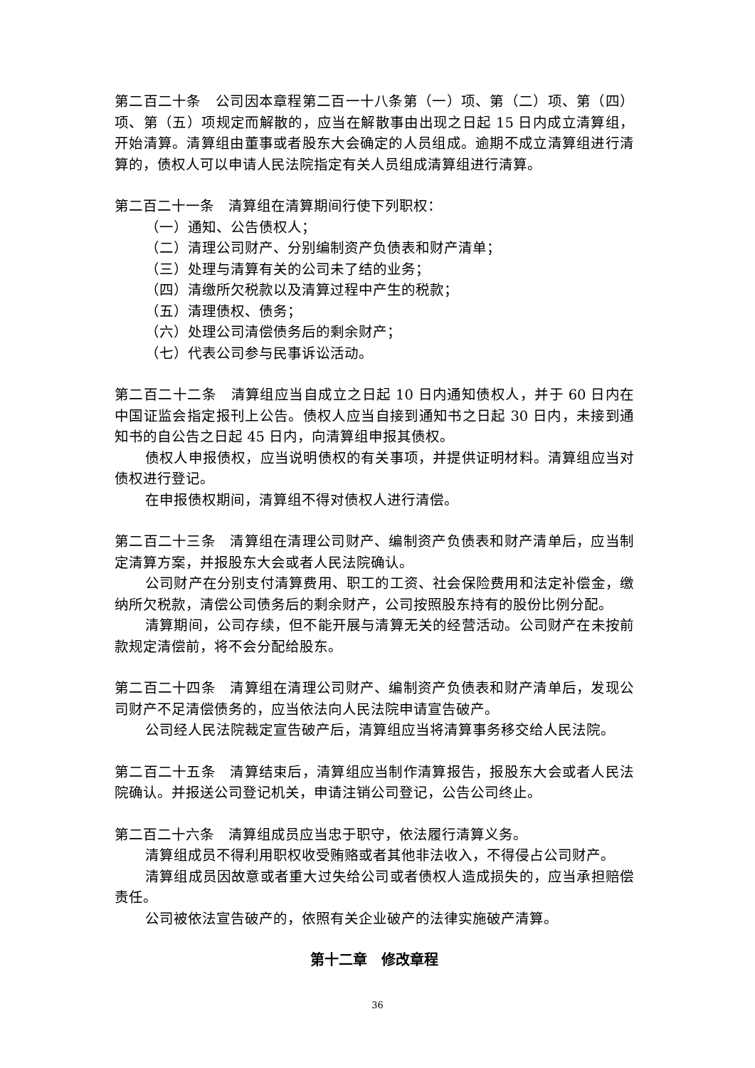第二百二十条　公司因本章程第二百一十八条第（一）项、第（二）项、第（四）项、第（五）项规定而解散的，应当在解散事由出现之日起 15 日内成立清算组，开始清算。清算组由董事或者股东大会确定的人员组成。逾期不成立清算组进行清算的，债权人可以申请人民法院指定有关人员组成清算组进行清算。
第二百二十一条　清算组在清算期间行使下列职权：
（一）通知、公告债权人；
（二）清理公司财产、分别编制资产负债表和财产清单；
（三）处理与清算有关的公司未了结的业务；
（四）清缴所欠税款以及清算过程中产生的税款；
（五）清理债权、债务；
（六）处理公司清偿债务后的剩余财产；
（七）代表公司参与民事诉讼活动。
第二百二十二条　清算组应当自成立之日起 10 日内通知债权人，并于 60 日内在中国证监会指定报刊上公告。债权人应当自接到通知书之日起 30 日内，未接到通知书的自公告之日起 45 日内，向清算组申报其债权。
债权人申报债权，应当说明债权的有关事项，并提供证明材料。清算组应当对债权进行登记。
在申报债权期间，清算组不得对债权人进行清偿。
第二百二十三条　清算组在清理公司财产、编制资产负债表和财产清单后，应当制定清算方案，并报股东大会或者人民法院确认。
公司财产在分别支付清算费用、职工的工资、社会保险费用和法定补偿金，缴纳所欠税款，清偿公司债务后的剩余财产，公司按照股东持有的股份比例分配。
清算期间，公司存续，但不能开展与清算无关的经营活动。公司财产在未按前款规定清偿前，将不会分配给股东。
第二百二十四条　清算组在清理公司财产、编制资产负债表和财产清单后，发现公司财产不足清偿债务的，应当依法向人民法院申请宣告破产。
公司经人民法院裁定宣告破产后，清算组应当将清算事务移交给人民法院。
第二百二十五条　清算结束后，清算组应当制作清算报告，报股东大会或者人民法院确认。并报送公司登记机关，申请注销公司登记，公告公司终止。
第二百二十六条　清算组成员应当忠于职守，依法履行清算义务。
清算组成员不得利用职权收受贿赂或者其他非法收入，不得侵占公司财产。
清算组成员因故意或者重大过失给公司或者债权人造成损失的，应当承担赔偿责任。
公司被依法宣告破产的，依照有关企业破产的法律实施破产清算。
第十二章　修改章程
36